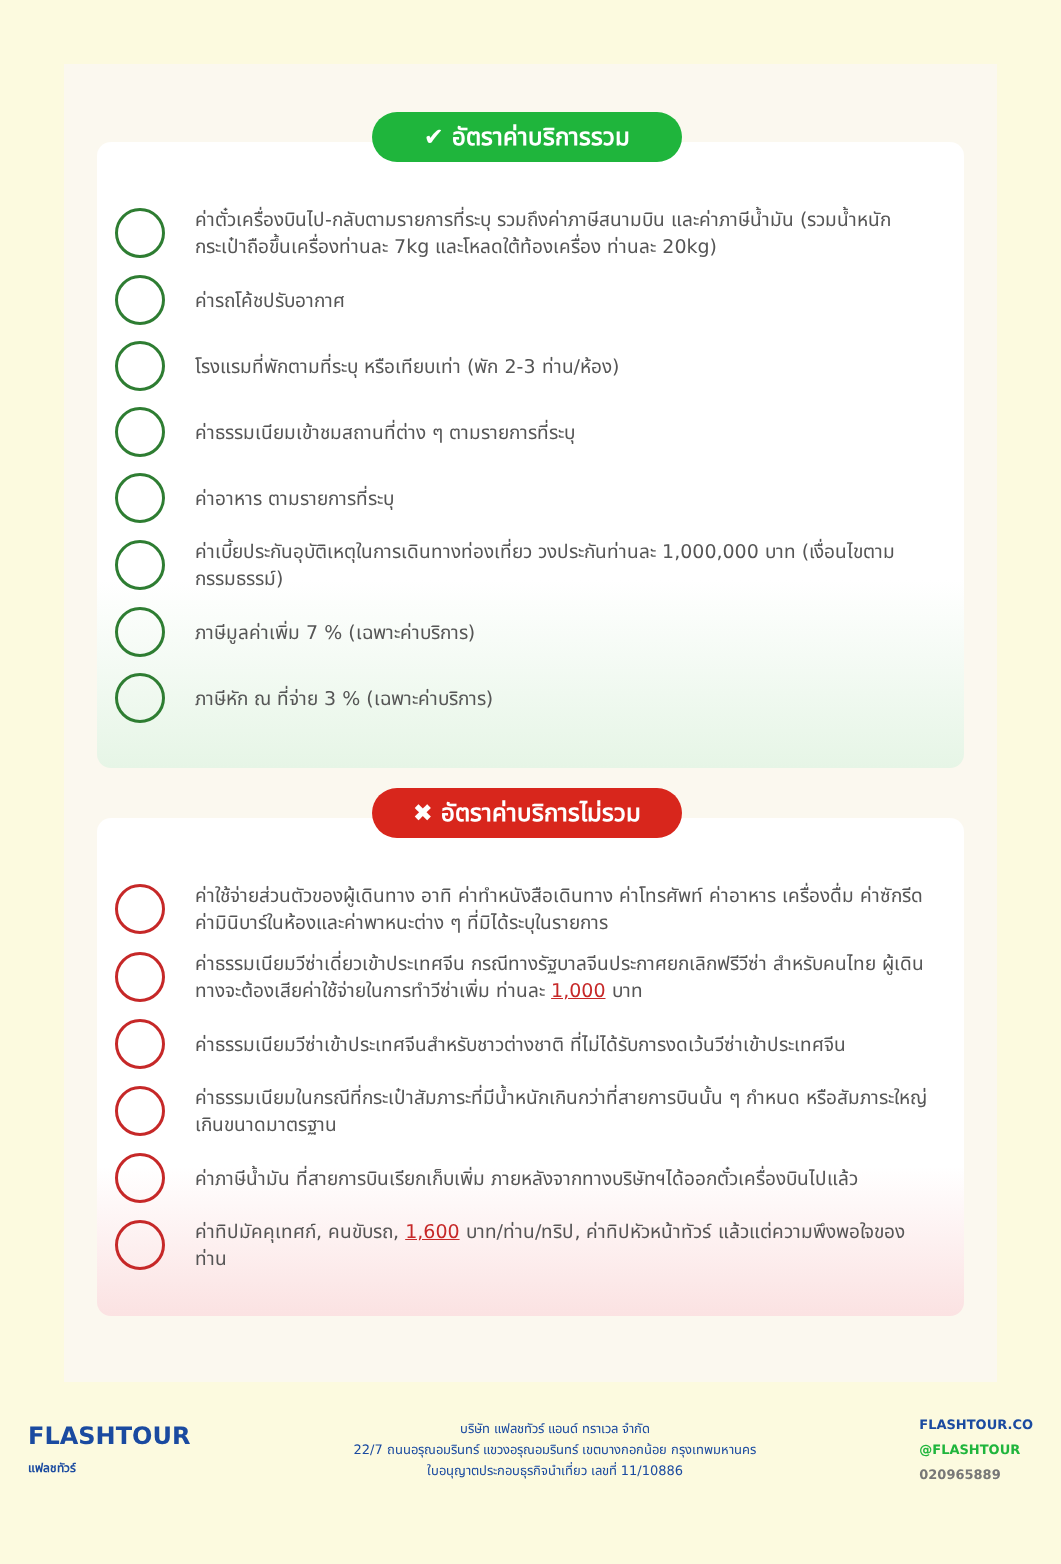✔ อัตราค่าบริการรวม
ค่าตั๋วเครื่องบินไป-กลับตามรายการที่ระบุ รวมถึงค่าภาษีสนามบิน และค่าภาษีน้ำมัน (รวมน้ำหนักกระเป๋าถือขึ้นเครื่องท่านละ 7kg และโหลดใต้ท้องเครื่อง ท่านละ 20kg)
ค่ารถโค้ชปรับอากาศ
โรงแรมที่พักตามที่ระบุ หรือเทียบเท่า (พัก 2-3 ท่าน/ห้อง)
ค่าธรรมเนียมเข้าชมสถานที่ต่าง ๆ ตามรายการที่ระบุ
ค่าอาหาร ตามรายการที่ระบุ
ค่าเบี้ยประกันอุบัติเหตุในการเดินทางท่องเที่ยว วงประกันท่านละ 1,000,000 บาท (เงื่อนไขตามกรรมธรรม์)
ภาษีมูลค่าเพิ่ม 7 % (เฉพาะค่าบริการ)
ภาษีหัก ณ ที่จ่าย 3 % (เฉพาะค่าบริการ)
✖ อัตราค่าบริการไม่รวม
ค่าใช้จ่ายส่วนตัวของผู้เดินทาง อาทิ ค่าทำหนังสือเดินทาง ค่าโทรศัพท์ ค่าอาหาร เครื่องดื่ม ค่าซักรีด ค่ามินิบาร์ในห้องและค่าพาหนะต่าง ๆ ที่มิได้ระบุในรายการ
ค่าธรรมเนียมวีซ่าเดี่ยวเข้าประเทศจีน กรณีทางรัฐบาลจีนประกาศยกเลิกฟรีวีซ่า สำหรับคนไทย ผู้เดินทางจะต้องเสียค่าใช้จ่ายในการทำวีซ่าเพิ่ม ท่านละ 1,000 บาท
ค่าธรรมเนียมวีซ่าเข้าประเทศจีนสำหรับชาวต่างชาติ ที่ไม่ได้รับการงดเว้นวีซ่าเข้าประเทศจีน
ค่าธรรมเนียมในกรณีที่กระเป๋าสัมภาระที่มีน้ำหนักเกินกว่าที่สายการบินนั้น ๆ กำหนด หรือสัมภาระใหญ่เกินขนาดมาตรฐาน
ค่าภาษีน้ำมัน ที่สายการบินเรียกเก็บเพิ่ม ภายหลังจากทางบริษัทฯได้ออกตั๋วเครื่องบินไปแล้ว
ค่าทิปมัคคุเทศก์, คนขับรถ, 1,600 บาท/ท่าน/ทริป, ค่าทิปหัวหน้าทัวร์ แล้วแต่ความพึงพอใจของท่าน
FLASHTOUR
แฟลชทัวร์
บริษัท แฟลชทัวร์ แอนด์ ทราเวล จำกัด
22/7 ถนนอรุณอมรินทร์ แขวงอรุณอมรินทร์ เขตบางกอกน้อย กรุงเทพมหานคร
ใบอนุญาตประกอบธุรกิจนำเที่ยว เลขที่ 11/10886
FLASHTOUR.CO
@FLASHTOUR
020965889